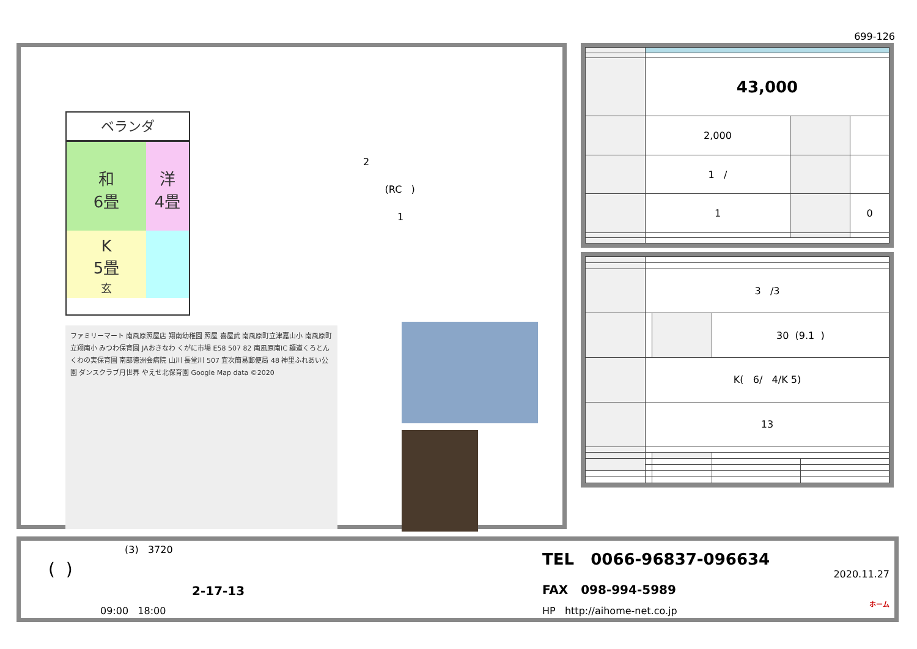699-126
ベランダ
和
6畳
洋
4畳
K
5畳
玄
2
(RC )
1
ファミリーマート 南風原照屋店 翔南幼稚園 照屋 喜屋武 南風原町立津嘉山小 南風原町立翔南小 みつわ保育園 JAおきなわ くがに市場 E58 507 82 南風原南IC 麺道くろとん くわの実保育園 南部徳洲会病院 山川 長堂川 507 宜次簡易郵便局 48 神里ふれあい公園 ダンスクラブ月世界 やえせ北保育園 Google Map data ©2020
| | 43,000 | | |
| | 2,000 | | |
| | 1 / | | |
| | 1 | | 0 |
| | 3 /3 | | | |
| | | | 30 (9.1 ) | |
| | K( 6/ 4/K 5) | | | |
| | 13 | | | |
(3) 3720
( )
2-17-13
09:00 18:00
TEL 0066-96837-096634
FAX 098-994-5989
HP http://aihome-net.co.jp
2020.11.27
ホーム